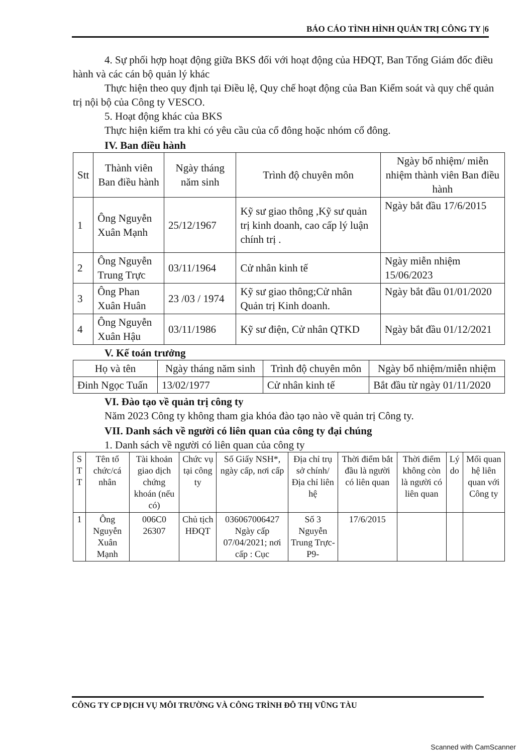BÁO CÁO TÌNH HÌNH QUẢN TRỊ CÔNG TY |6
4. Sự phối hợp hoạt động giữa BKS đối với hoạt động của HĐQT, Ban Tổng Giám đốc điều hành và các cán bộ quản lý khác
Thực hiện theo quy định tại Điều lệ, Quy chế hoạt động của Ban Kiểm soát và quy chế quản trị nội bộ của Công ty VESCO.
5. Hoạt động khác của BKS
Thực hiện kiểm tra khi có yêu cầu của cổ đông hoặc nhóm cổ đông.
IV. Ban điều hành
| Stt | Thành viên Ban điều hành | Ngày tháng năm sinh | Trình độ chuyên môn | Ngày bổ nhiệm/ miễn nhiệm thành viên Ban điều hành |
| --- | --- | --- | --- | --- |
| 1 | Ông Nguyễn Xuân Mạnh | 25/12/1967 | Kỹ sư giao thông ,Kỹ sư quản trị kinh doanh, cao cấp lý luận chính trị . | Ngày bắt đầu 17/6/2015 |
| 2 | Ông Nguyễn Trung Trực | 03/11/1964 | Cử nhân kinh tế | Ngày miễn nhiệm 15/06/2023 |
| 3 | Ông Phan Xuân Huân | 23 /03 / 1974 | Kỹ sư giao thông;Cử nhân Quản trị Kinh doanh. | Ngày bắt đầu 01/01/2020 |
| 4 | Ông Nguyễn Xuân Hậu | 03/11/1986 | Kỹ sư điện, Cử nhân QTKD | Ngày bắt đầu 01/12/2021 |
V. Kế toán trưởng
| Họ và tên | Ngày tháng năm sinh | Trình độ chuyên môn | Ngày bổ nhiệm/miễn nhiệm |
| --- | --- | --- | --- |
| Đinh Ngọc Tuấn | 13/02/1977 | Cử nhân kinh tế | Bắt đầu từ ngày 01/11/2020 |
VI. Đào tạo về quản trị công ty
Năm 2023 Công ty không tham gia khóa đào tạo nào về quản trị Công ty.
VII. Danh sách về người có liên quan của công ty đại chúng
1. Danh sách về người có liên quan của công ty
| S T T | Tên tổ chức/cá nhân | Tài khoản giao dịch chứng khoán (nếu có) | Chức vụ tại công ty | Số Giấy NSH*, ngày cấp, nơi cấp | Địa chỉ trụ sở chính/ Địa chỉ liên hệ | Thời điểm bắt đầu là người có liên quan | Thời điểm không còn là người có liên quan | Lý do | Mối quan hệ liên quan với Công ty |
| --- | --- | --- | --- | --- | --- | --- | --- | --- | --- |
| 1 | Ông Nguyễn Xuân Mạnh | 006C0 26307 | Chủ tịch HĐQT | 036067006427 Ngày cấp 07/04/2021; nơi cấp : Cục | Số 3 Nguyễn Trung Trực-P9- | 17/6/2015 | | | |
CÔNG TY CP DỊCH VỤ MÔI TRƯỜNG VÀ CÔNG TRÌNH ĐÔ THỊ VŨNG TÀU
Scanned with CamScanner